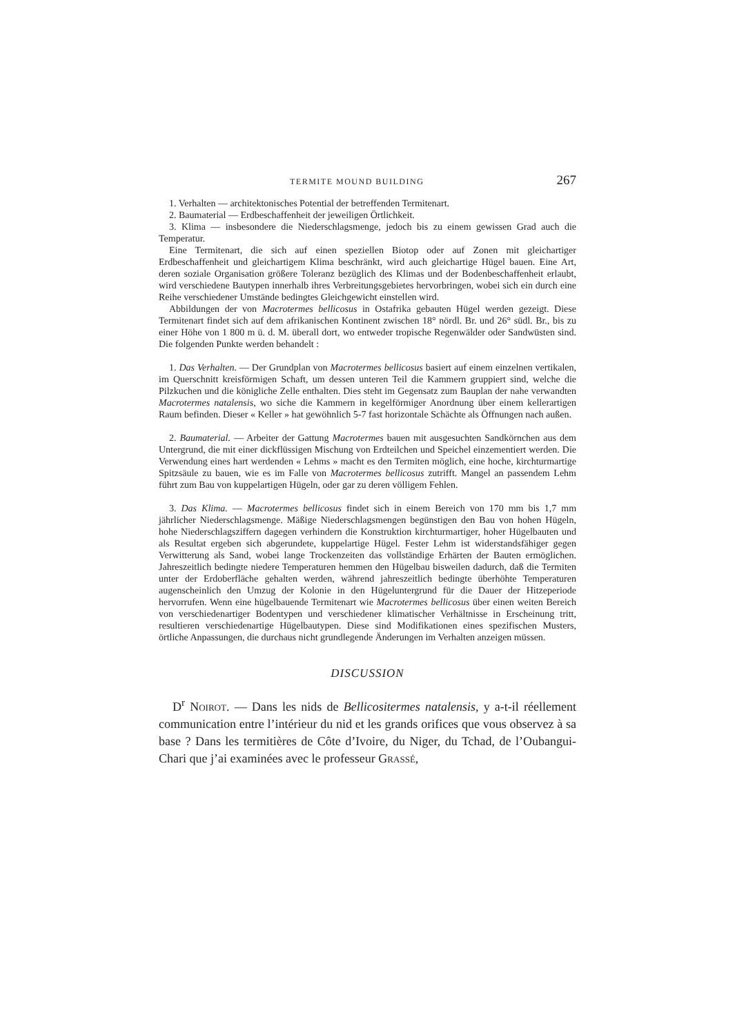TERMITE MOUND BUILDING 267
1. Verhalten — architektonisches Potential der betreffenden Termitenart.
2. Baumaterial — Erdbeschaffenheit der jeweiligen Örtlichkeit.
3. Klima — insbesondere die Niederschlagsmenge, jedoch bis zu einem gewissen Grad auch die Temperatur.
Eine Termitenart, die sich auf einen speziellen Biotop oder auf Zonen mit gleichartiger Erdbeschaffenheit und gleichartigem Klima beschränkt, wird auch gleichartige Hügel bauen. Eine Art, deren soziale Organisation größere Toleranz bezüglich des Klimas und der Bodenbeschaffenheit erlaubt, wird verschiedene Bautypen innerhalb ihres Verbreitungsgebietes hervorbringen, wobei sich ein durch eine Reihe verschiedener Umstände bedingtes Gleichgewicht einstellen wird.
Abbildungen der von Macrotermes bellicosus in Ostafrika gebauten Hügel werden gezeigt. Diese Termitenart findet sich auf dem afrikanischen Kontinent zwischen 18° nördl. Br. und 26° südl. Br., bis zu einer Höhe von 1 800 m ü. d. M. überall dort, wo entweder tropische Regenwälder oder Sandwüsten sind. Die folgenden Punkte werden behandelt :
1. Das Verhalten. — Der Grundplan von Macrotermes bellicosus basiert auf einem einzelnen vertikalen, im Querschnitt kreisförmigen Schaft, um dessen unteren Teil die Kammern gruppiert sind, welche die Pilzkuchen und die königliche Zelle enthalten. Dies steht im Gegensatz zum Bauplan der nahe verwandten Macrotermes natalensis, wo siche die Kammern in kegelförmiger Anordnung über einem kellerartigen Raum befinden. Dieser « Keller » hat gewöhnlich 5-7 fast horizontale Schächte als Öffnungen nach außen.
2. Baumaterial. — Arbeiter der Gattung Macrotermes bauen mit ausgesuchten Sandkörnchen aus dem Untergrund, die mit einer dickflüssigen Mischung von Erdteilchen und Speichel einzementiert werden. Die Verwendung eines hart werdenden « Lehms » macht es den Termiten möglich, eine hoche, kirchturmartige Spitzsäule zu bauen, wie es im Falle von Macrotermes bellicosus zutrifft. Mangel an passendem Lehm führt zum Bau von kuppelartigen Hügeln, oder gar zu deren völligem Fehlen.
3. Das Klima. — Macrotermes bellicosus findet sich in einem Bereich von 170 mm bis 1,7 mm jährlicher Niederschlagsmenge. Mäßige Niederschlagsmengen begünstigen den Bau von hohen Hügeln, hohe Niederschlagsziffern dagegen verhindern die Konstruktion kirchturmartiger, hoher Hügelbauten und als Resultat ergeben sich abgerundete, kuppelartige Hügel. Fester Lehm ist widerstandsfähiger gegen Verwitterung als Sand, wobei lange Trockenzeiten das vollständige Erhärten der Bauten ermöglichen. Jahreszeitlich bedingte niedere Temperaturen hemmen den Hügelbau bisweilen dadurch, daß die Termiten unter der Erdoberfläche gehalten werden, während jahreszeitlich bedingte überhöhte Temperaturen augenscheinlich den Umzug der Kolonie in den Hügeluntergrund für die Dauer der Hitzeperiode hervorrufen. Wenn eine hügelbauende Termitenart wie Macrotermes bellicosus über einen weiten Bereich von verschiedenartiger Bodentypen und verschiedener klimatischer Verhältnisse in Erscheinung tritt, resultieren verschiedenartige Hügelbautypen. Diese sind Modifikationen eines spezifischen Musters, örtliche Anpassungen, die durchaus nicht grundlegende Änderungen im Verhalten anzeigen müssen.
DISCUSSION
D<sup>r</sup> Noirot. — Dans les nids de Bellicositermes natalensis, y a-t-il réellement communication entre l’intérieur du nid et les grands orifices que vous observez à sa base ? Dans les termitières de Côte d’Ivoire, du Niger, du Tchad, de l’Oubangui-Chari que j’ai examinées avec le professeur Grassé,